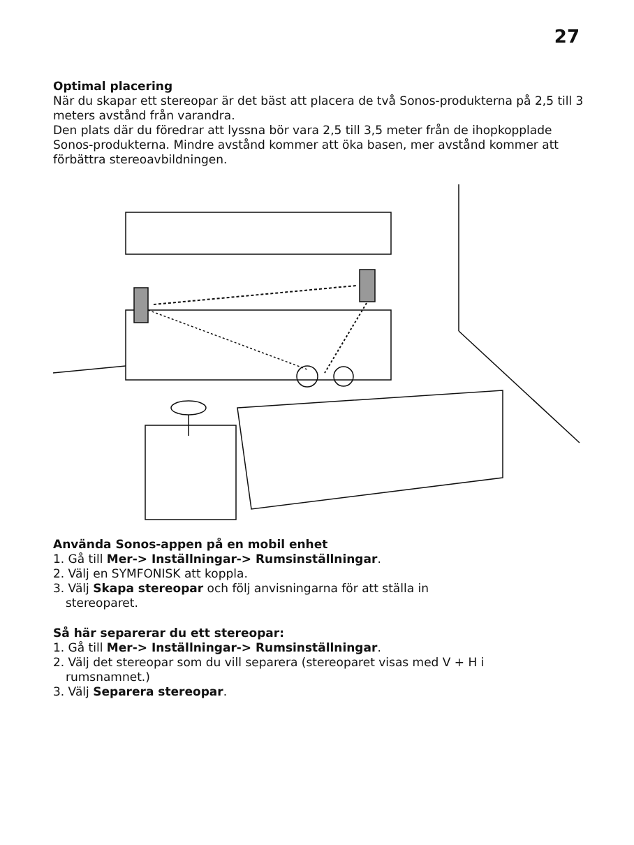27
Optimal placering
När du skapar ett stereopar är det bäst att placera de två Sonos-produkterna på 2,5 till 3 meters avstånd från varandra.
Den plats där du föredrar att lyssna bör vara 2,5 till 3,5 meter från de ihopkopplade Sonos-produkterna. Mindre avstånd kommer att öka basen, mer avstånd kommer att förbättra stereoavbildningen.
Använda Sonos-appen på en mobil enhet
1. Gå till Mer-> Inställningar-> Rumsinställningar.
2. Välj en SYMFONISK att koppla.
3. Välj Skapa stereopar och följ anvisningarna för att ställa in
stereoparet.
Så här separerar du ett stereopar:
1. Gå till Mer-> Inställningar-> Rumsinställningar.
2. Välj det stereopar som du vill separera (stereoparet visas med V + H i
rumsnamnet.)
3. Välj Separera stereopar.